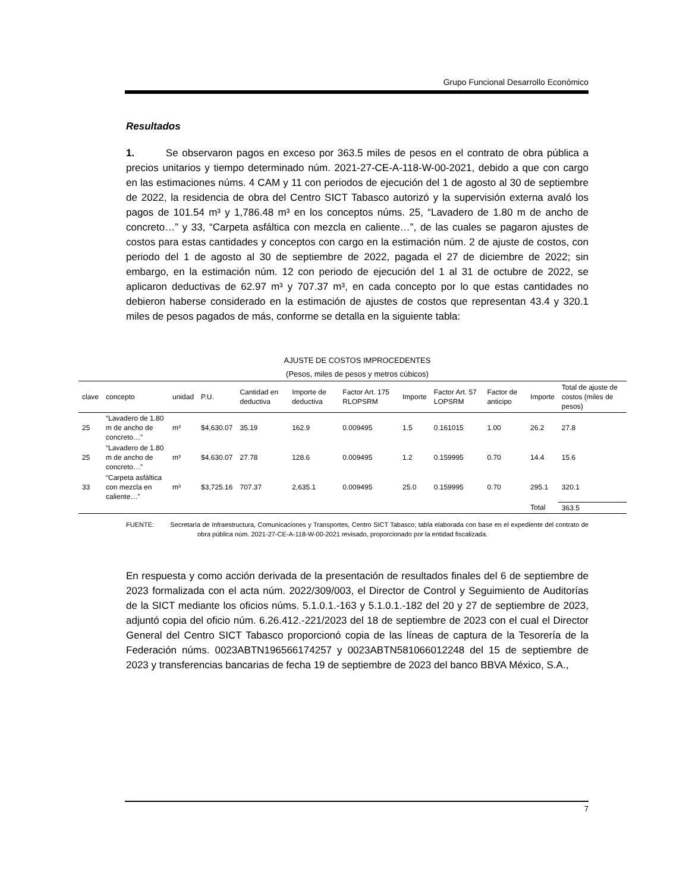Grupo Funcional Desarrollo Económico
Resultados
1. Se observaron pagos en exceso por 363.5 miles de pesos en el contrato de obra pública a precios unitarios y tiempo determinado núm. 2021-27-CE-A-118-W-00-2021, debido a que con cargo en las estimaciones núms. 4 CAM y 11 con periodos de ejecución del 1 de agosto al 30 de septiembre de 2022, la residencia de obra del Centro SICT Tabasco autorizó y la supervisión externa avaló los pagos de 101.54 m³ y 1,786.48 m³ en los conceptos núms. 25, “Lavadero de 1.80 m de ancho de concreto…” y 33, “Carpeta asfáltica con mezcla en caliente…”, de las cuales se pagaron ajustes de costos para estas cantidades y conceptos con cargo en la estimación núm. 2 de ajuste de costos, con periodo del 1 de agosto al 30 de septiembre de 2022, pagada el 27 de diciembre de 2022; sin embargo, en la estimación núm. 12 con periodo de ejecución del 1 al 31 de octubre de 2022, se aplicaron deductivas de 62.97 m³ y 707.37 m³, en cada concepto por lo que estas cantidades no debieron haberse considerado en la estimación de ajustes de costos que representan 43.4 y 320.1 miles de pesos pagados de más, conforme se detalla en la siguiente tabla:
AJUSTE DE COSTOS IMPROCEDENTES
(Pesos, miles de pesos y metros cúbicos)
| clave | concepto | unidad | P.U. | Cantidad en deductiva | Importe de deductiva | Factor Art. 175 RLOPSRM | Importe | Factor Art. 57 LOPSRM | Factor de anticipo | Importe | Total de ajuste de costos (miles de pesos) |
| --- | --- | --- | --- | --- | --- | --- | --- | --- | --- | --- | --- |
| 25 | “Lavadero de 1.80 m de ancho de concreto…” | m³ | $4,630.07 | 35.19 | 162.9 | 0.009495 | 1.5 | 0.161015 | 1.00 | 26.2 | 27.8 |
| 25 | “Lavadero de 1.80 m de ancho de concreto…” | m³ | $4,630.07 | 27.78 | 128.6 | 0.009495 | 1.2 | 0.159995 | 0.70 | 14.4 | 15.6 |
| 33 | “Carpeta asfáltica con mezcla en caliente…” | m³ | $3,725.16 | 707.37 | 2,635.1 | 0.009495 | 25.0 | 0.159995 | 0.70 | 295.1 | 320.1 |
| | | | | | | | | | | Total | 363.5 |
FUENTE: Secretaría de Infraestructura, Comunicaciones y Transportes, Centro SICT Tabasco; tabla elaborada con base en el expediente del contrato de obra pública núm. 2021-27-CE-A-118-W-00-2021 revisado, proporcionado por la entidad fiscalizada.
En respuesta y como acción derivada de la presentación de resultados finales del 6 de septiembre de 2023 formalizada con el acta núm. 2022/309/003, el Director de Control y Seguimiento de Auditorías de la SICT mediante los oficios núms. 5.1.0.1.-163 y 5.1.0.1.-182 del 20 y 27 de septiembre de 2023, adjuntó copia del oficio núm. 6.26.412.-221/2023 del 18 de septiembre de 2023 con el cual el Director General del Centro SICT Tabasco proporcionó copia de las líneas de captura de la Tesorería de la Federación núms. 0023ABTN196566174257 y 0023ABTN581066012248 del 15 de septiembre de 2023 y transferencias bancarias de fecha 19 de septiembre de 2023 del banco BBVA México, S.A.,
7